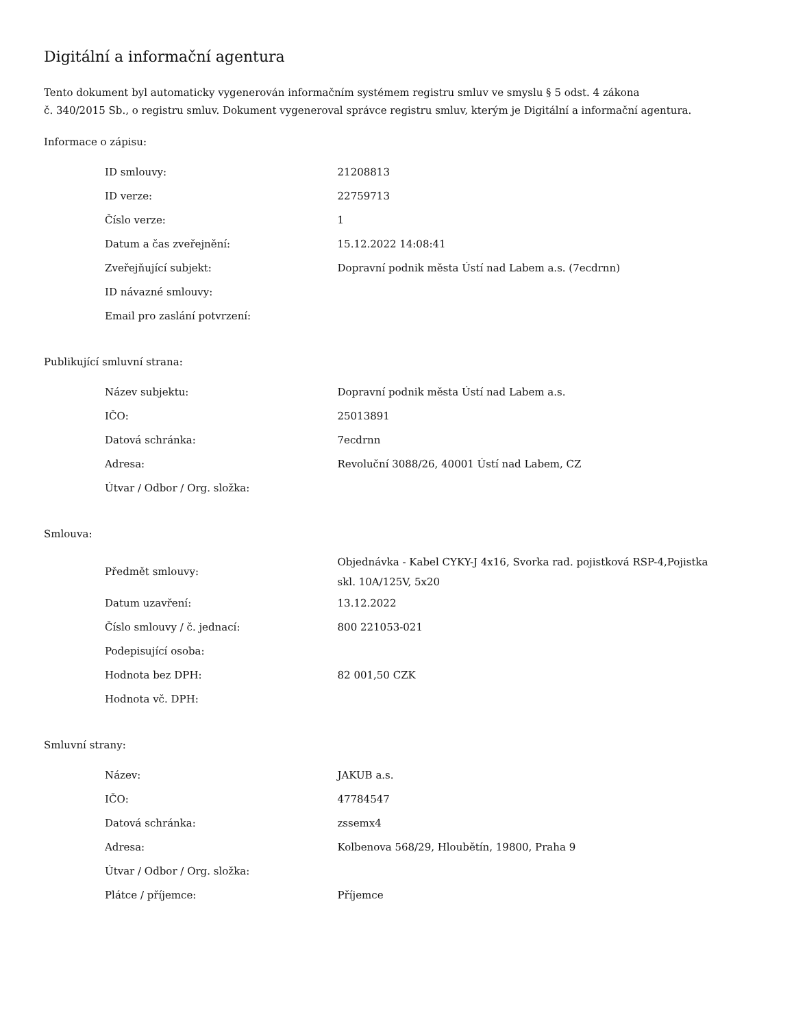Digitální a informační agentura
Tento dokument byl automaticky vygenerován informačním systémem registru smluv ve smyslu § 5 odst. 4 zákona
č. 340/2015 Sb., o registru smluv. Dokument vygeneroval správce registru smluv, kterým je Digitální a informační agentura.
Informace o zápisu:
| ID smlouvy: | 21208813 |
| ID verze: | 22759713 |
| Číslo verze: | 1 |
| Datum a čas zveřejnění: | 15.12.2022 14:08:41 |
| Zveřejňující subjekt: | Dopravní podnik města Ústí nad Labem a.s. (7ecdrnn) |
| ID návazné smlouvy: | |
| Email pro zaslání potvrzení: | |
Publikující smluvní strana:
| Název subjektu: | Dopravní podnik města Ústí nad Labem a.s. |
| IČO: | 25013891 |
| Datová schránka: | 7ecdrnn |
| Adresa: | Revoluční 3088/26, 40001 Ústí nad Labem, CZ |
| Útvar / Odbor / Org. složka: | |
Smlouva:
| Předmět smlouvy: | Objednávka - Kabel CYKY-J 4x16, Svorka rad. pojistková RSP-4,Pojistka skl. 10A/125V, 5x20 |
| Datum uzavření: | 13.12.2022 |
| Číslo smlouvy / č. jednací: | 800 221053-021 |
| Podepisující osoba: | |
| Hodnota bez DPH: | 82 001,50 CZK |
| Hodnota vč. DPH: | |
Smluvní strany:
| Název: | JAKUB a.s. |
| IČO: | 47784547 |
| Datová schránka: | zssemx4 |
| Adresa: | Kolbenova 568/29, Hloubětín, 19800, Praha 9 |
| Útvar / Odbor / Org. složka: | |
| Plátce / příjemce: | Příjemce |